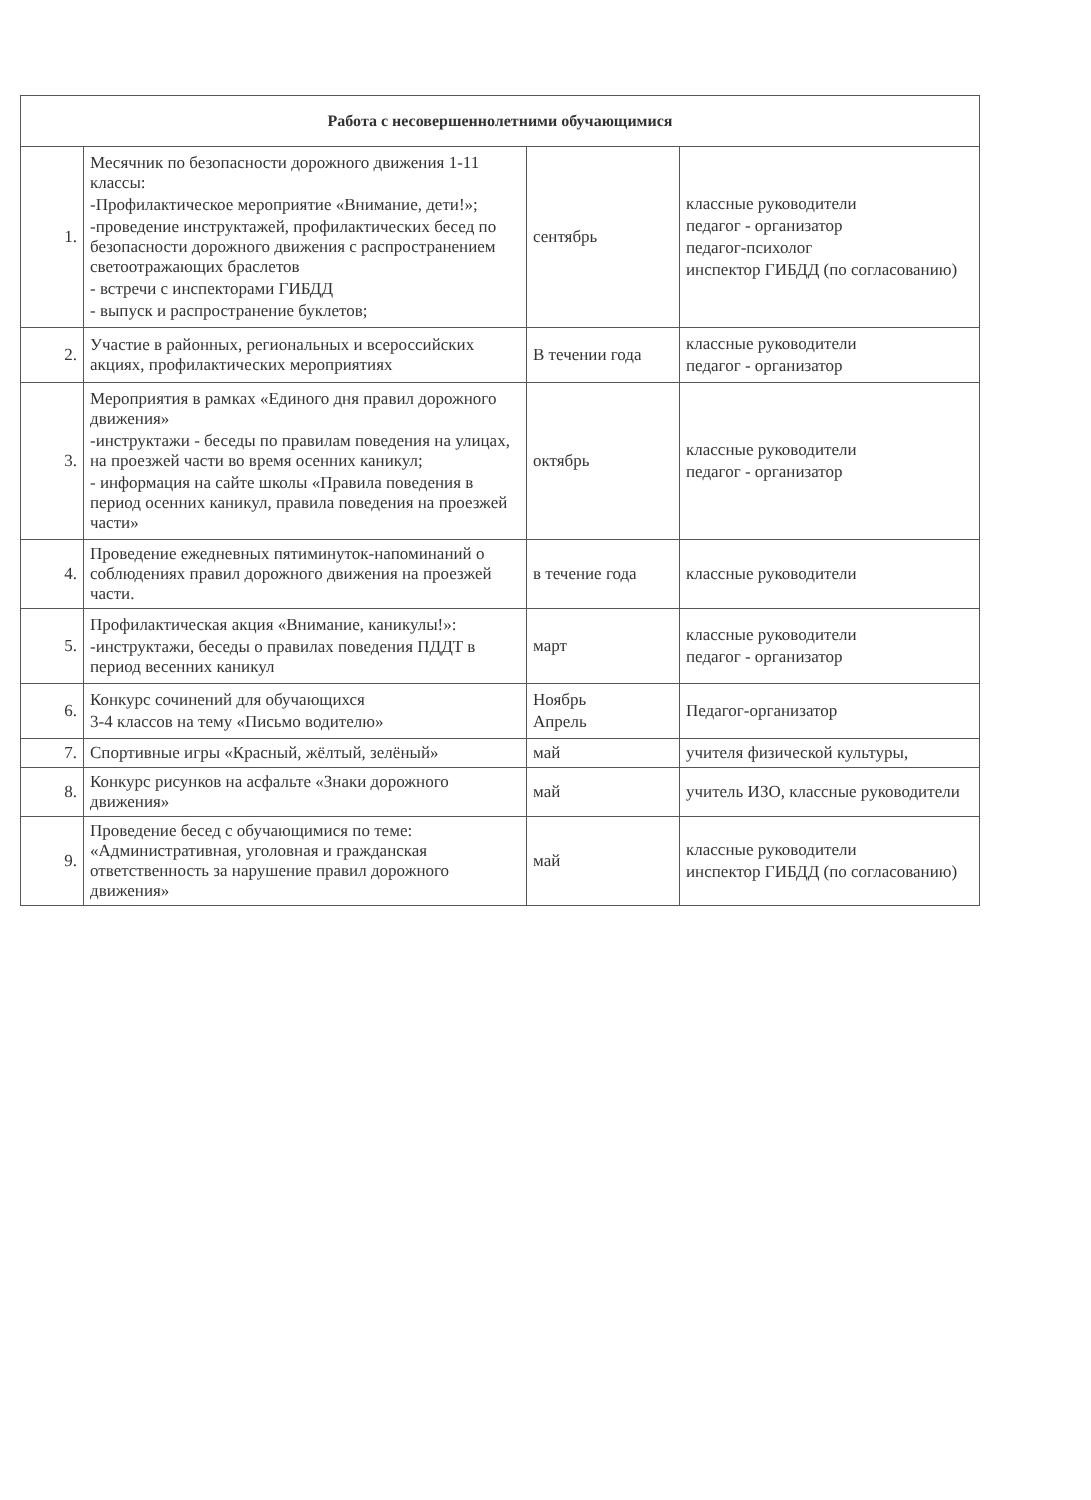| Работа с несовершеннолетними обучающимися | | | |
| --- | --- | --- | --- |
| 1. | Месячник по безопасности дорожного движения 1-11 классы: -Профилактическое мероприятие «Внимание, дети!»; -проведение инструктажей, профилактических бесед по безопасности дорожного движения с распространением светоотражающих браслетов - встречи с инспекторами ГИБДД - выпуск и распространение буклетов; | сентябрь | классные руководители педагог - организатор педагог-психолог инспектор ГИБДД (по согласованию) |
| 2. | Участие в районных, региональных и всероссийских акциях, профилактических мероприятиях | В течении года | классные руководители педагог - организатор |
| 3. | Мероприятия в рамках «Единого дня правил дорожного движения» -инструктажи - беседы по правилам поведения на улицах, на проезжей части во время осенних каникул; - информация на сайте школы «Правила поведения в период осенних каникул, правила поведения на проезжей части» | октябрь | классные руководители педагог - организатор |
| 4. | Проведение ежедневных пятиминуток-напоминаний о соблюдениях правил дорожного движения на проезжей части. | в течение года | классные руководители |
| 5. | Профилактическая акция «Внимание, каникулы!»: -инструктажи, беседы о правилах поведения ПДДТ в период весенних каникул | март | классные руководители педагог - организатор |
| 6. | Конкурс сочинений для обучающихся 3-4 классов на тему «Письмо водителю» | Ноябрь Апрель | Педагог-организатор |
| 7. | Спортивные игры «Красный, жёлтый, зелёный» | май | учителя физической культуры, |
| 8. | Конкурс рисунков на асфальте «Знаки дорожного движения» | май | учитель ИЗО, классные руководители |
| 9. | Проведение бесед с обучающимися по теме: «Административная, уголовная и гражданская ответственность за нарушение правил дорожного движения» | май | классные руководители инспектор ГИБДД (по согласованию) |